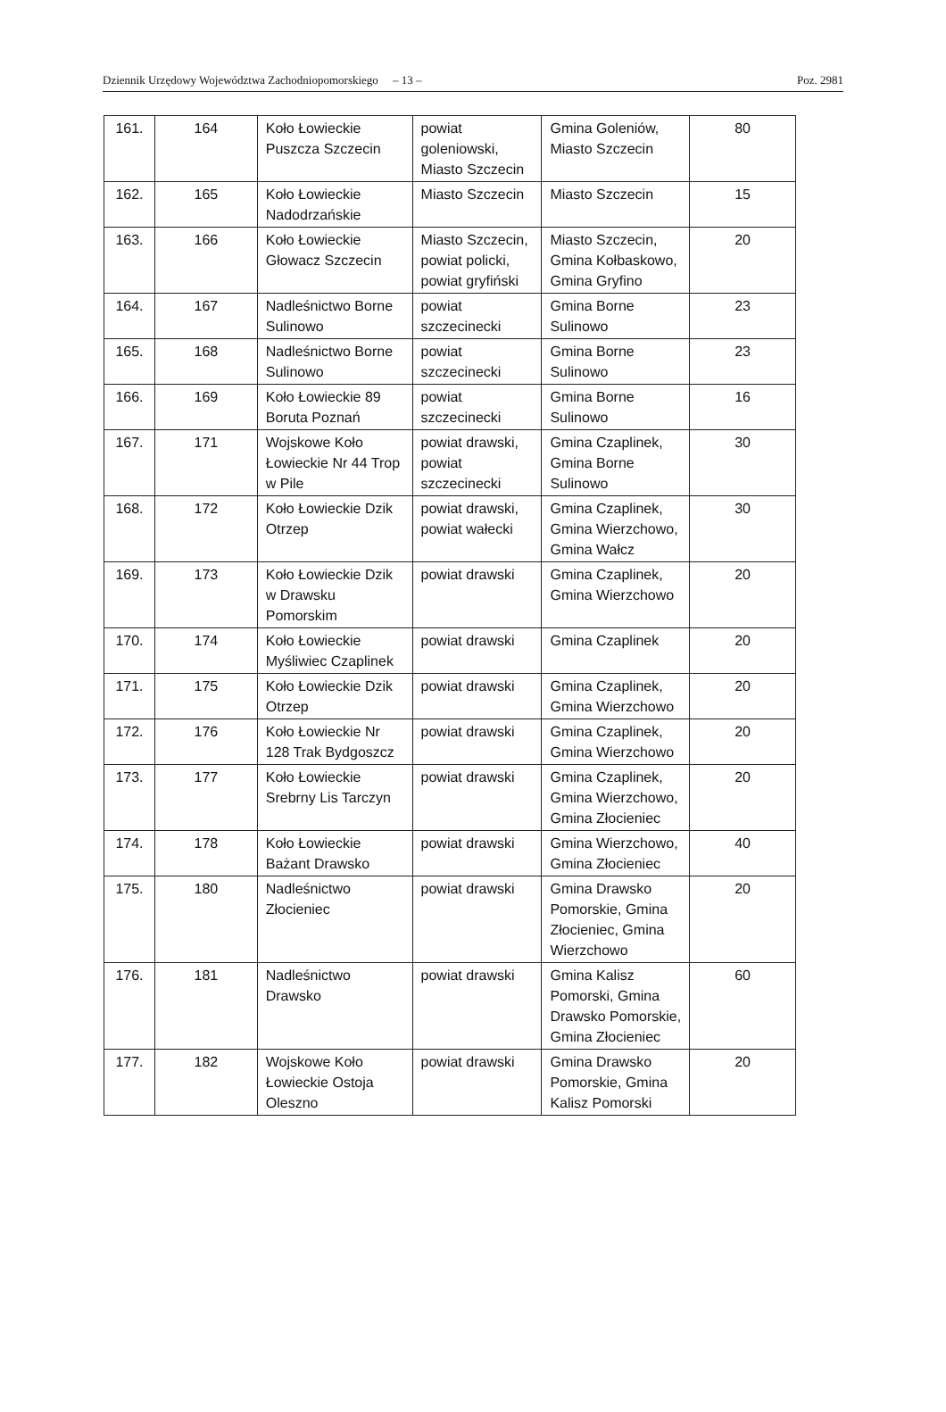Dziennik Urzędowy Województwa Zachodniopomorskiego – 13 – Poz. 2981
| 161. | 164 | Koło Łowieckie Puszcza Szczecin | powiat goleniowski, Miasto Szczecin | Gmina Goleniów, Miasto Szczecin | 80 |
| 162. | 165 | Koło Łowieckie Nadodrzańskie | Miasto Szczecin | Miasto Szczecin | 15 |
| 163. | 166 | Koło Łowieckie Głowacz Szczecin | Miasto Szczecin, powiat policki, powiat gryfiński | Miasto Szczecin, Gmina Kołbaskowo, Gmina Gryfino | 20 |
| 164. | 167 | Nadleśnictwo Borne Sulinowo | powiat szczecinecki | Gmina Borne Sulinowo | 23 |
| 165. | 168 | Nadleśnictwo Borne Sulinowo | powiat szczecinecki | Gmina Borne Sulinowo | 23 |
| 166. | 169 | Koło Łowieckie 89 Boruta Poznań | powiat szczecinecki | Gmina Borne Sulinowo | 16 |
| 167. | 171 | Wojskowe Koło Łowieckie Nr 44 Trop w Pile | powiat drawski, powiat szczecinecki | Gmina Czaplinek, Gmina Borne Sulinowo | 30 |
| 168. | 172 | Koło Łowieckie Dzik Otrzep | powiat drawski, powiat wałecki | Gmina Czaplinek, Gmina Wierzchowo, Gmina Wałcz | 30 |
| 169. | 173 | Koło Łowieckie Dzik w Drawsku Pomorskim | powiat drawski | Gmina Czaplinek, Gmina Wierzchowo | 20 |
| 170. | 174 | Koło Łowieckie Myśliwiec Czaplinek | powiat drawski | Gmina Czaplinek | 20 |
| 171. | 175 | Koło Łowieckie Dzik Otrzep | powiat drawski | Gmina Czaplinek, Gmina Wierzchowo | 20 |
| 172. | 176 | Koło Łowieckie Nr 128 Trak Bydgoszcz | powiat drawski | Gmina Czaplinek, Gmina Wierzchowo | 20 |
| 173. | 177 | Koło Łowieckie Srebrny Lis Tarczyn | powiat drawski | Gmina Czaplinek, Gmina Wierzchowo, Gmina Złocieniec | 20 |
| 174. | 178 | Koło Łowieckie Bażant Drawsko | powiat drawski | Gmina Wierzchowo, Gmina Złocieniec | 40 |
| 175. | 180 | Nadleśnictwo Złocieniec | powiat drawski | Gmina Drawsko Pomorskie, Gmina Złocieniec, Gmina Wierzchowo | 20 |
| 176. | 181 | Nadleśnictwo Drawsko | powiat drawski | Gmina Kalisz Pomorski, Gmina Drawsko Pomorskie, Gmina Złocieniec | 60 |
| 177. | 182 | Wojskowe Koło Łowieckie Ostoja Oleszno | powiat drawski | Gmina Drawsko Pomorskie, Gmina Kalisz Pomorski | 20 |